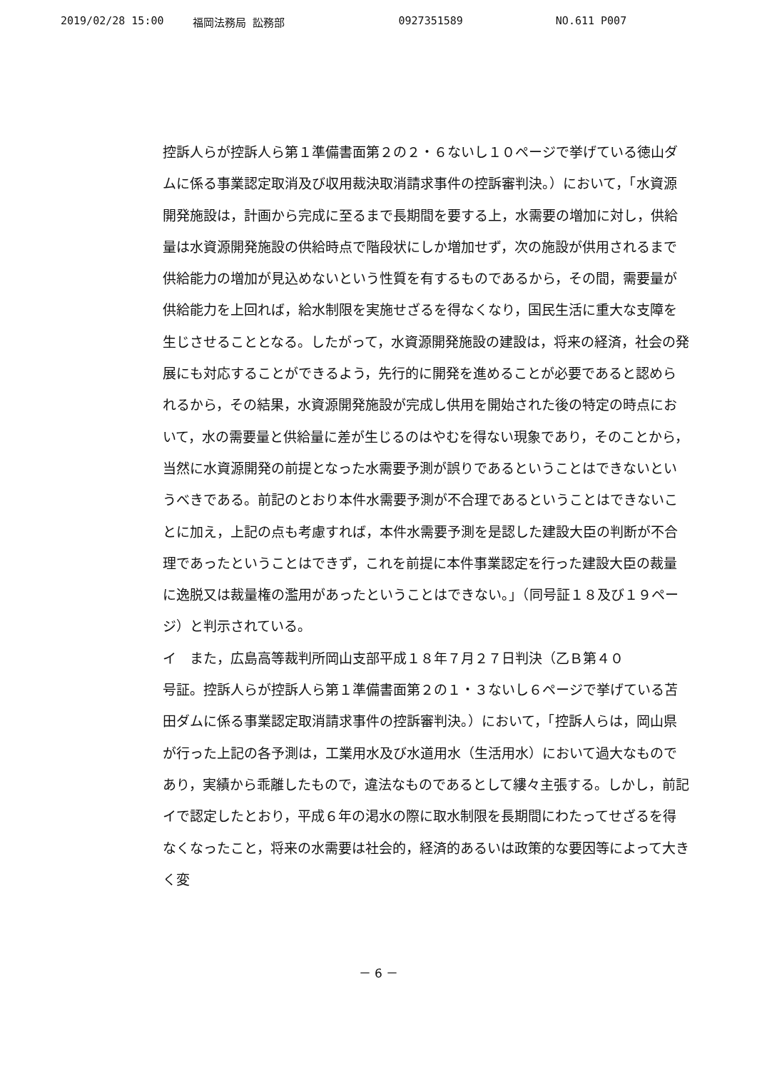2019/02/28 15:00 福岡法務局 訟務部 0927351589 NO.611 P007
控訴人らが控訴人ら第１準備書面第２の２・６ないし１０ページで挙げている徳山ダムに係る事業認定取消及び収用裁決取消請求事件の控訴審判決。）において，「水資源開発施設は，計画から完成に至るまで長期間を要する上，水需要の増加に対し，供給量は水資源開発施設の供給時点で階段状にしか増加せず，次の施設が供用されるまで供給能力の増加が見込めないという性質を有するものであるから，その間，需要量が供給能力を上回れば，給水制限を実施せざるを得なくなり，国民生活に重大な支障を生じさせることとなる。したがって，水資源開発施設の建設は，将来の経済，社会の発展にも対応することができるよう，先行的に開発を進めることが必要であると認められるから，その結果，水資源開発施設が完成し供用を開始された後の特定の時点において，水の需要量と供給量に差が生じるのはやむを得ない現象であり，そのことから，当然に水資源開発の前提となった水需要予測が誤りであるということはできないというべきである。前記のとおり本件水需要予測が不合理であるということはできないことに加え，上記の点も考慮すれば，本件水需要予測を是認した建設大臣の判断が不合理であったということはできず，これを前提に本件事業認定を行った建設大臣の裁量に逸脱又は裁量権の濫用があったということはできない。」（同号証１８及び１９ページ）と判示されている。
イ　また，広島高等裁判所岡山支部平成１８年７月２７日判決（乙Ｂ第４０
号証。控訴人らが控訴人ら第１準備書面第２の１・３ないし６ページで挙げている苫田ダムに係る事業認定取消請求事件の控訴審判決。）において，「控訴人らは，岡山県が行った上記の各予測は，工業用水及び水道用水（生活用水）において過大なものであり，実績から乖離したもので，違法なものであるとして縷々主張する。しかし，前記イで認定したとおり，平成６年の渇水の際に取水制限を長期間にわたってせざるを得なくなったこと，将来の水需要は社会的，経済的あるいは政策的な要因等によって大きく変
－ 6 －